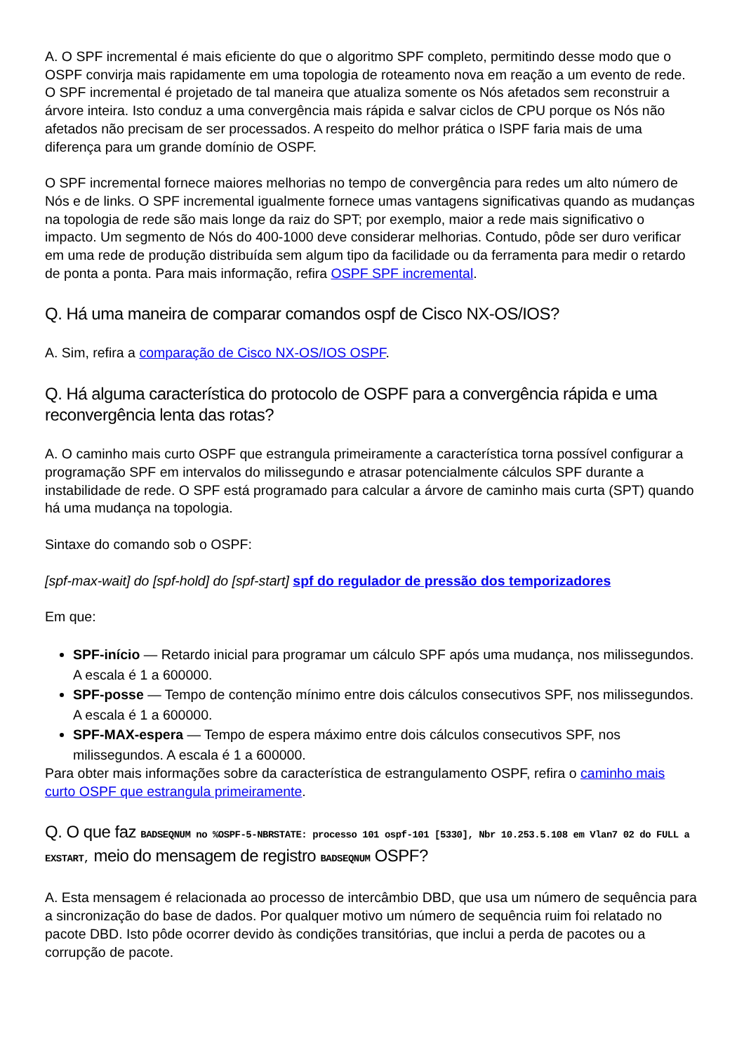A. O SPF incremental é mais eficiente do que o algoritmo SPF completo, permitindo desse modo que o OSPF convirja mais rapidamente em uma topologia de roteamento nova em reação a um evento de rede. O SPF incremental é projetado de tal maneira que atualiza somente os Nós afetados sem reconstruir a árvore inteira. Isto conduz a uma convergência mais rápida e salvar ciclos de CPU porque os Nós não afetados não precisam de ser processados. A respeito do melhor prática o ISPF faria mais de uma diferença para um grande domínio de OSPF.
O SPF incremental fornece maiores melhorias no tempo de convergência para redes um alto número de Nós e de links. O SPF incremental igualmente fornece umas vantagens significativas quando as mudanças na topologia de rede são mais longe da raiz do SPT; por exemplo, maior a rede mais significativo o impacto. Um segmento de Nós do 400-1000 deve considerar melhorias. Contudo, pôde ser duro verificar em uma rede de produção distribuída sem algum tipo da facilidade ou da ferramenta para medir o retardo de ponta a ponta. Para mais informação, refira OSPF SPF incremental.
Q. Há uma maneira de comparar comandos ospf de Cisco NX-OS/IOS?
A. Sim, refira a comparação de Cisco NX-OS/IOS OSPF.
Q. Há alguma característica do protocolo de OSPF para a convergência rápida e uma reconvergência lenta das rotas?
A. O caminho mais curto OSPF que estrangula primeiramente a característica torna possível configurar a programação SPF em intervalos do milissegundo e atrasar potencialmente cálculos SPF durante a instabilidade de rede. O SPF está programado para calcular a árvore de caminho mais curta (SPT) quando há uma mudança na topologia.
Sintaxe do comando sob o OSPF:
[spf-max-wait] do [spf-hold] do [spf-start] spf do regulador de pressão dos temporizadores
Em que:
SPF-início — Retardo inicial para programar um cálculo SPF após uma mudança, nos milissegundos. A escala é 1 a 600000.
SPF-posse — Tempo de contenção mínimo entre dois cálculos consecutivos SPF, nos milissegundos. A escala é 1 a 600000.
SPF-MAX-espera — Tempo de espera máximo entre dois cálculos consecutivos SPF, nos milissegundos. A escala é 1 a 600000.
Para obter mais informações sobre da característica de estrangulamento OSPF, refira o caminho mais curto OSPF que estrangula primeiramente.
Q. O que faz BADSEQNUM no %OSPF-5-NBRSTATE: processo 101 ospf-101 [5330], Nbr 10.253.5.108 em Vlan7 02 do FULL a EXSTART, meio do mensagem de registro BADSEQNUM OSPF?
A. Esta mensagem é relacionada ao processo de intercâmbio DBD, que usa um número de sequência para a sincronização do base de dados. Por qualquer motivo um número de sequência ruim foi relatado no pacote DBD. Isto pôde ocorrer devido às condições transitórias, que inclui a perda de pacotes ou a corrupção de pacote.